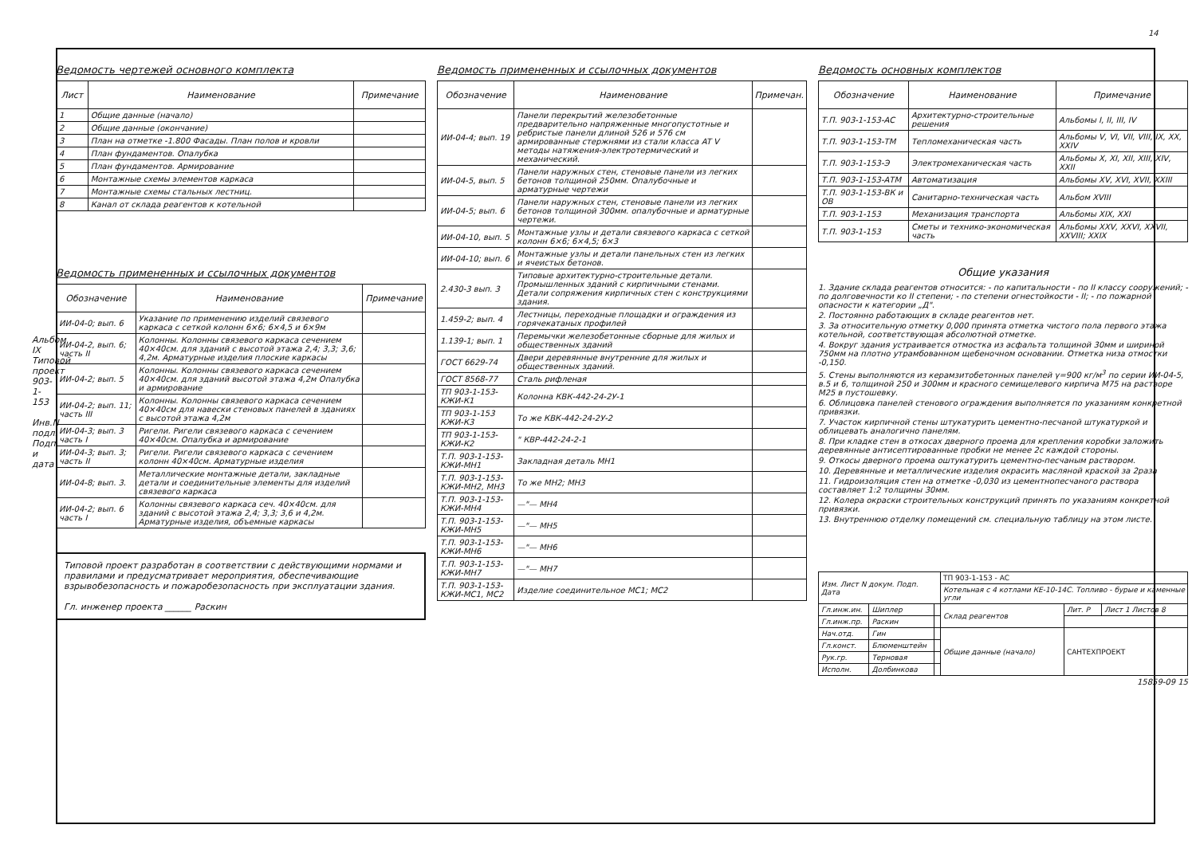14
Ведомость чертежей основного комплекта
| Лист | Наименование | Примечание |
| --- | --- | --- |
| 1 | Общие данные (начало) | |
| 2 | Общие данные (окончание) | |
| 3 | План на отметке -1.800 Фасады. План полов и кровли | |
| 4 | План фундаментов. Опалубка | |
| 5 | План фундаментов. Армирование | |
| 6 | Монтажные схемы элементов каркаса | |
| 7 | Монтажные схемы стальных лестниц. | |
| 8 | Канал от склада реагентов к котельной | |
Ведомость примененных и ссылочных документов
| Обозначение | Наименование | Примечание |
| --- | --- | --- |
| ИИ-04-0; вып. 6 | Указание по применению изделий связевого каркаса с сеткой колонн 6×6; 6×4,5 и 6×9м | |
| ИИ-04-2, вып. 6; часть II | Колонны. Колонны связевого каркаса сечением 40×40см. для зданий с высотой этажа 2,4; 3,3; 3,6; 4,2м. Арматурные изделия плоские каркасы | |
| ИИ-04-2; вып. 5 | Колонны. Колонны связевого каркаса сечением 40×40см. для зданий высотой этажа 4,2м Опалубка и армирование | |
| ИИ-04-2; вып. 11; часть III | Колонны. Колонны связевого каркаса сечением 40×40см для навески стеновых панелей в зданиях с высотой этажа 4,2м | |
| ИИ-04-3; вып. 3 часть I | Ригели. Ригели связевого каркаса с сечением 40×40см. Опалубка и армирование | |
| ИИ-04-3; вып. 3; часть II | Ригели. Ригели связевого каркаса с сечением колонн 40×40см. Арматурные изделия | |
| ИИ-04-8; вып. 3. | Металлические монтажные детали, закладные детали и соединительные элементы для изделий связевого каркаса | |
| ИИ-04-2; вып. 6 часть I | Колонны связевого каркаса сеч. 40×40см. для зданий с высотой этажа 2,4; 3,3; 3,6 и 4,2м. Арматурные изделия, объемные каркасы | |
Типовой проект разработан в соответствии с действующими нормами и правилами и предусматривает мероприятия, обеспечивающие взрывобезопасность и пожаробезопасность при эксплуатации здания.
Гл. инженер проекта ______ Раскин
Ведомость примененных и ссылочных документов
| Обозначение | Наименование | Примечан. |
| --- | --- | --- |
| ИИ-04-4; вып. 19 | Панели перекрытий железобетонные предварительно напряженные многопустотные и ребристые панели длиной 526 и 576 см армированные стержнями из стали класса AT V методы натяжения-электротермический и механический. | |
| ИИ-04-5, вып. 5 | Панели наружных стен, стеновые панели из легких бетонов толщиной 250мм. Опалубочные и арматурные чертежи | |
| ИИ-04-5; вып. 6 | Панели наружных стен, стеновые панели из легких бетонов толщиной 300мм. опалубочные и арматурные чертежи. | |
| ИИ-04-10, вып. 5 | Монтажные узлы и детали связевого каркаса с сеткой колонн 6×6; 6×4,5; 6×3 | |
| ИИ-04-10; вып. 6 | Монтажные узлы и детали панельных стен из легких и ячеистых бетонов. | |
| 2.430-3 вып. 3 | Типовые архитектурно-строительные детали. Промышленных зданий с кирпичными стенами. Детали сопряжения кирпичных стен с конструкциями здания. | |
| 1.459-2; вып. 4 | Лестницы, переходные площадки и ограждения из горячекатаных профилей | |
| 1.139-1; вып. 1 | Перемычки железобетонные сборные для жилых и общественных зданий | |
| ГОСТ 6629-74 | Двери деревянные внутренние для жилых и общественных зданий. | |
| ГОСТ 8568-77 | Сталь рифленая | |
| ТП 903-1-153-КЖИ-К1 | Колонна КВК-442-24-2У-1 | |
| ТП 903-1-153 КЖИ-К3 | То же КВК-442-24-2У-2 | |
| ТП 903-1-153-КЖИ-К2 | " КВР-442-24-2-1 | |
| Т.П. 903-1-153-КЖИ-МН1 | Закладная деталь МН1 | |
| Т.П. 903-1-153-КЖИ-МН2, МН3 | То же МН2; МН3 | |
| Т.П. 903-1-153-КЖИ-МН4 | —"— МН4 | |
| Т.П. 903-1-153-КЖИ-МН5 | —"— МН5 | |
| Т.П. 903-1-153-КЖИ-МН6 | —"— МН6 | |
| Т.П. 903-1-153-КЖИ-МН7 | —"— МН7 | |
| Т.П. 903-1-153-КЖИ-МС1, МС2 | Изделие соединительное МС1; МС2 | |
Ведомость основных комплектов
| Обозначение | Наименование | Примечание |
| --- | --- | --- |
| Т.П. 903-1-153-АС | Архитектурно-строительные решения | Альбомы I, II, III, IV |
| Т.П. 903-1-153-ТМ | Тепломеханическая часть | Альбомы V, VI, VII, VIII, IX, XX, XXIV |
| Т.П. 903-1-153-Э | Электромеханическая часть | Альбомы X, XI, XII, XIII, XIV, XXII |
| Т.П. 903-1-153-АТМ | Автоматизация | Альбомы XV, XVI, XVII, XXIII |
| Т.П. 903-1-153-ВК и ОВ | Санитарно-техническая часть | Альбом XVIII |
| Т.П. 903-1-153 | Механизация транспорта | Альбомы XIX, XXI |
| Т.П. 903-1-153 | Сметы и технико-экономическая часть | Альбомы XXV, XXVI, XXVII, XXVIII; XXIX |
Общие указания
1. Здание склада реагентов относится: - по капитальности - по II классу сооружений; - по долговечности ко II степени; - по степени огнестойкости - II; - по пожарной опасности к категории „Д".
2. Постоянно работающих в складе реагентов нет.
3. За относительную отметку 0,000 принята отметка чистого пола первого этажа котельной, соответствующая абсолютной отметке.
4. Вокруг здания устраивается отмостка из асфальта толщиной 30мм и шириной 750мм на плотно утрамбованном щебеночном основании. Отметка низа отмостки -0,150.
5. Стены выполняются из керамзитобетонных панелей γ=900 кг/м<sup>3</sup> по серии ИИ-04-5, в.5 и 6, толщиной 250 и 300мм и красного семищелевого кирпича М75 на растворе М25 в пустошевку.
6. Облицовка панелей стенового ограждения выполняется по указаниям конкретной привязки.
7. Участок кирпичной стены штукатурить цементно-песчаной штукатуркой и облицевать аналогично панелям.
8. При кладке стен в откосах дверного проема для крепления коробки заложить деревянные антисептированные пробки не менее 2с каждой стороны.
9. Откосы дверного проема оштукатурить цементно-песчаным раствором.
10. Деревянные и металлические изделия окрасить масляной краской за 2раза
11. Гидроизоляция стен на отметке -0,030 из цементнопесчаного раствора составляет 1:2 толщины 30мм.
12. Колера окраски строительных конструкций принять по указаниям конкретной привязки.
13. Внутреннюю отделку помещений см. специальную таблицу на этом листе.
| Изм. Лист N докум. Подп. Дата | | | ТП 903-1-153 - АС | | |
| | | | Котельная с 4 котлами КЕ-10-14С. Топливо - бурые и каменные угли | | |
| Гл.инж.ин. | Шиплер | | Склад реагентов | Лит. Р | Лист 1 Листов 8 |
| Гл.инж.пр. | Раскин | | | | |
| Нач.отд. | Гин | | Общие данные (начало) | САНТЕХПРОЕКТ | |
| Гл.конст. | Блюменштейн | | | | |
| Рук.гр. | Терновая | | | | |
| Исполн. | Долбинкова | | | | |
15859-09 15
Альбом IX Типовой проект 903-1-153 Инв.N подл. Подп. и дата